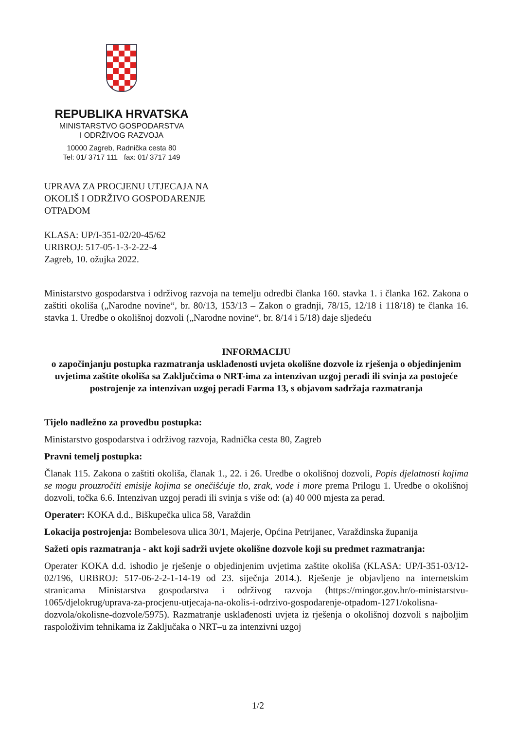REPUBLIKA HRVATSKA
MINISTARSTVO GOSPODARSTVA
I ODRŽIVOG RAZVOJA
10000 Zagreb, Radnička cesta 80
Tel: 01/ 3717 111 fax: 01/ 3717 149
UPRAVA ZA PROCJENU UTJECAJA NA
OKOLIŠ I ODRŽIVO GOSPODARENJE
OTPADOM
KLASA: UP/I-351-02/20-45/62
URBROJ: 517-05-1-3-2-22-4
Zagreb, 10. ožujka 2022.
Ministarstvo gospodarstva i održivog razvoja na temelju odredbi članka 160. stavka 1. i članka 162. Zakona o zaštiti okoliša („Narodne novine“, br. 80/13, 153/13 – Zakon o gradnji, 78/15, 12/18 i 118/18) te članka 16. stavka 1. Uredbe o okolišnoj dozvoli („Narodne novine“, br. 8/14 i 5/18) daje sljedeću
INFORMACIJU
o započinjanju postupka razmatranja usklađenosti uvjeta okolišne dozvole iz rješenja o objedinjenim uvjetima zaštite okoliša sa Zaključcima o NRT-ima za intenzivan uzgoj peradi ili svinja za postojeće postrojenje za intenzivan uzgoj peradi Farma 13, s objavom sadržaja razmatranja
Tijelo nadležno za provedbu postupka:
Ministarstvo gospodarstva i održivog razvoja, Radnička cesta 80, Zagreb
Pravni temelj postupka:
Članak 115. Zakona o zaštiti okoliša, članak 1., 22. i 26. Uredbe o okolišnoj dozvoli, Popis djelatnosti kojima se mogu prouzročiti emisije kojima se onečišćuje tlo, zrak, vode i more prema Prilogu 1. Uredbe o okolišnoj dozvoli, točka 6.6. Intenzivan uzgoj peradi ili svinja s više od: (a) 40 000 mjesta za perad.
Operater: KOKA d.d., Biškupečka ulica 58, Varaždin
Lokacija postrojenja: Bombelesova ulica 30/1, Majerje, Općina Petrijanec, Varaždinska županija
Sažeti opis razmatranja - akt koji sadrži uvjete okolišne dozvole koji su predmet razmatranja:
Operater KOKA d.d. ishodio je rješenje o objedinjenim uvjetima zaštite okoliša (KLASA: UP/I-351-03/12-02/196, URBROJ: 517-06-2-2-1-14-19 od 23. siječnja 2014.). Rješenje je objavljeno na internetskim stranicama Ministarstva gospodarstva i održivog razvoja (https://mingor.gov.hr/o-ministarstvu-1065/djelokrug/uprava-za-procjenu-utjecaja-na-okolis-i-odrzivo-gospodarenje-otpadom-1271/okolisna-dozvola/okolisne-dozvole/5975). Razmatranje usklađenosti uvjeta iz rješenja o okolišnoj dozvoli s najboljim raspoloživim tehnikama iz Zaključaka o NRT–u za intenzivni uzgoj
1/2